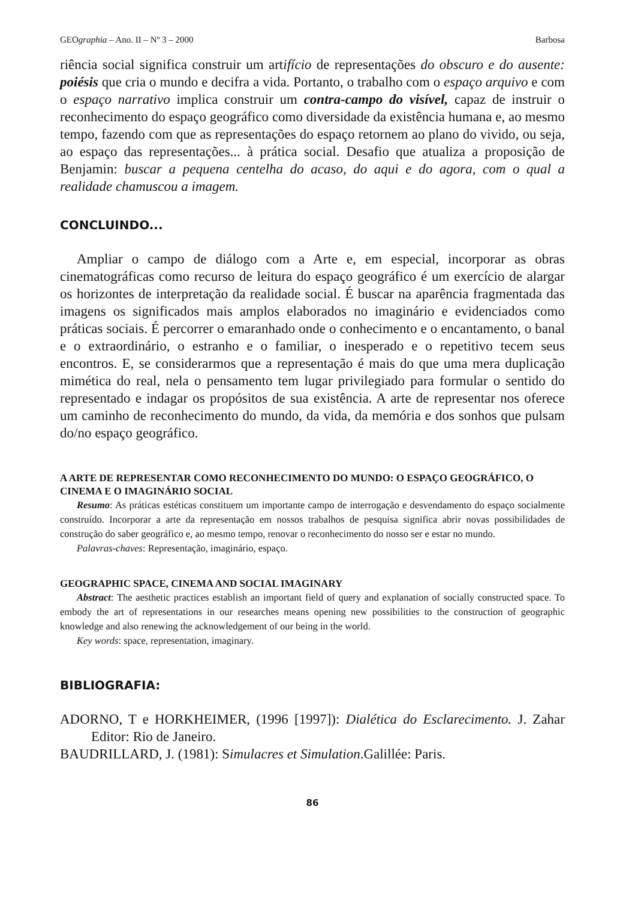GEOgraphia – Ano. II – Nº 3 – 2000 Barbosa
riência social significa construir um artifício de representações do obscuro e do ausente: poiésis que cria o mundo e decifra a vida. Portanto, o trabalho com o espaço arquivo e com o espaço narrativo implica construir um contra-campo do visível, capaz de instruir o reconhecimento do espaço geográfico como diversidade da existência humana e, ao mesmo tempo, fazendo com que as representações do espaço retornem ao plano do vivido, ou seja, ao espaço das representações... à prática social. Desafio que atualiza a proposição de Benjamin: buscar a pequena centelha do acaso, do aqui e do agora, com o qual a realidade chamuscou a imagem.
CONCLUINDO...
Ampliar o campo de diálogo com a Arte e, em especial, incorporar as obras cinematográficas como recurso de leitura do espaço geográfico é um exercício de alargar os horizontes de interpretação da realidade social. É buscar na aparência fragmentada das imagens os significados mais amplos elaborados no imaginário e evidenciados como práticas sociais. É percorrer o emaranhado onde o conhecimento e o encantamento, o banal e o extraordinário, o estranho e o familiar, o inesperado e o repetitivo tecem seus encontros. E, se considerarmos que a representação é mais do que uma mera duplicação mimética do real, nela o pensamento tem lugar privilegiado para formular o sentido do representado e indagar os propósitos de sua existência. A arte de representar nos oferece um caminho de reconhecimento do mundo, da vida, da memória e dos sonhos que pulsam do/no espaço geográfico.
A ARTE DE REPRESENTAR COMO RECONHECIMENTO DO MUNDO: O ESPAÇO GEOGRÁFICO, O CINEMA E O IMAGINÁRIO SOCIAL
Resumo: As práticas estéticas constituem um importante campo de interrogação e desvendamento do espaço socialmente construído. Incorporar a arte da representação em nossos trabalhos de pesquisa significa abrir novas possibilidades de construção do saber geográfico e, ao mesmo tempo, renovar o reconhecimento do nosso ser e estar no mundo.
Palavras-chaves: Representação, imaginário, espaço.
GEOGRAPHIC SPACE, CINEMA AND SOCIAL IMAGINARY
Abstract: The aesthetic practices establish an important field of query and explanation of socially constructed space. To embody the art of representations in our researches means opening new possibilities to the construction of geographic knowledge and also renewing the acknowledgement of our being in the world.
Key words: space, representation, imaginary.
BIBLIOGRAFIA:
ADORNO, T e HORKHEIMER, (1996 [1997]): Dialética do Esclarecimento. J. Zahar Editor: Rio de Janeiro.
BAUDRILLARD, J. (1981): Simulacres et Simulation.Galillée: Paris.
86